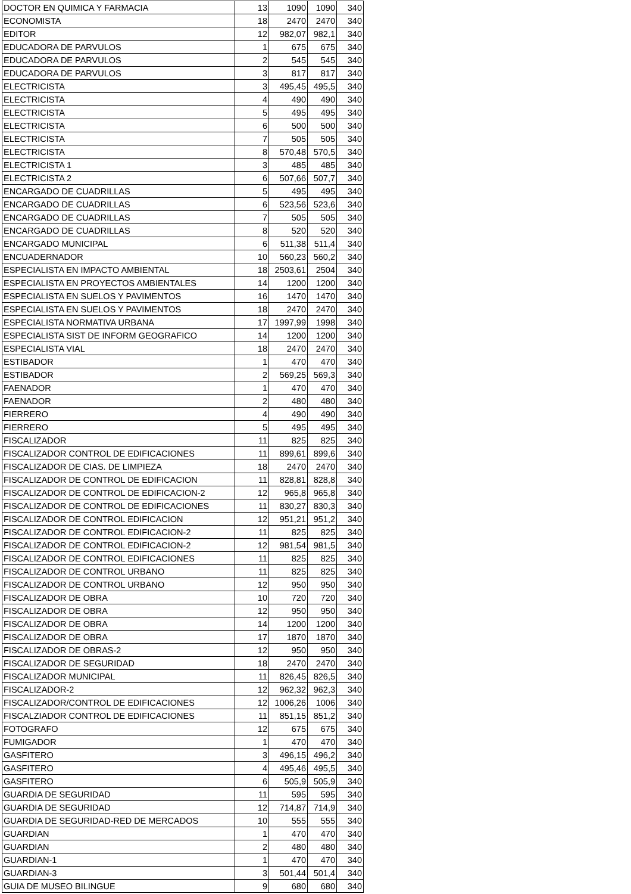| DOCTOR EN QUIMICA Y FARMACIA | 13 | 1090 | 1090 | 340 |
| ECONOMISTA | 18 | 2470 | 2470 | 340 |
| EDITOR | 12 | 982,07 | 982,1 | 340 |
| EDUCADORA DE PARVULOS | 1 | 675 | 675 | 340 |
| EDUCADORA DE PARVULOS | 2 | 545 | 545 | 340 |
| EDUCADORA DE PARVULOS | 3 | 817 | 817 | 340 |
| ELECTRICISTA | 3 | 495,45 | 495,5 | 340 |
| ELECTRICISTA | 4 | 490 | 490 | 340 |
| ELECTRICISTA | 5 | 495 | 495 | 340 |
| ELECTRICISTA | 6 | 500 | 500 | 340 |
| ELECTRICISTA | 7 | 505 | 505 | 340 |
| ELECTRICISTA | 8 | 570,48 | 570,5 | 340 |
| ELECTRICISTA 1 | 3 | 485 | 485 | 340 |
| ELECTRICISTA 2 | 6 | 507,66 | 507,7 | 340 |
| ENCARGADO DE CUADRILLAS | 5 | 495 | 495 | 340 |
| ENCARGADO DE CUADRILLAS | 6 | 523,56 | 523,6 | 340 |
| ENCARGADO DE CUADRILLAS | 7 | 505 | 505 | 340 |
| ENCARGADO DE CUADRILLAS | 8 | 520 | 520 | 340 |
| ENCARGADO MUNICIPAL | 6 | 511,38 | 511,4 | 340 |
| ENCUADERNADOR | 10 | 560,23 | 560,2 | 340 |
| ESPECIALISTA EN IMPACTO AMBIENTAL | 18 | 2503,61 | 2504 | 340 |
| ESPECIALISTA EN PROYECTOS AMBIENTALES | 14 | 1200 | 1200 | 340 |
| ESPECIALISTA EN SUELOS Y PAVIMENTOS | 16 | 1470 | 1470 | 340 |
| ESPECIALISTA EN SUELOS Y PAVIMENTOS | 18 | 2470 | 2470 | 340 |
| ESPECIALISTA NORMATIVA URBANA | 17 | 1997,99 | 1998 | 340 |
| ESPECIALISTA SIST DE INFORM GEOGRAFICO | 14 | 1200 | 1200 | 340 |
| ESPECIALISTA VIAL | 18 | 2470 | 2470 | 340 |
| ESTIBADOR | 1 | 470 | 470 | 340 |
| ESTIBADOR | 2 | 569,25 | 569,3 | 340 |
| FAENADOR | 1 | 470 | 470 | 340 |
| FAENADOR | 2 | 480 | 480 | 340 |
| FIERRERO | 4 | 490 | 490 | 340 |
| FIERRERO | 5 | 495 | 495 | 340 |
| FISCALIZADOR | 11 | 825 | 825 | 340 |
| FISCALIZADOR CONTROL DE EDIFICACIONES | 11 | 899,61 | 899,6 | 340 |
| FISCALIZADOR DE CIAS. DE LIMPIEZA | 18 | 2470 | 2470 | 340 |
| FISCALIZADOR DE CONTROL DE EDIFICACION | 11 | 828,81 | 828,8 | 340 |
| FISCALIZADOR DE CONTROL DE EDIFICACION-2 | 12 | 965,8 | 965,8 | 340 |
| FISCALIZADOR DE CONTROL DE EDIFICACIONES | 11 | 830,27 | 830,3 | 340 |
| FISCALIZADOR DE CONTROL EDIFICACION | 12 | 951,21 | 951,2 | 340 |
| FISCALIZADOR DE CONTROL EDIFICACION-2 | 11 | 825 | 825 | 340 |
| FISCALIZADOR DE CONTROL EDIFICACION-2 | 12 | 981,54 | 981,5 | 340 |
| FISCALIZADOR DE CONTROL EDIFICACIONES | 11 | 825 | 825 | 340 |
| FISCALIZADOR DE CONTROL URBANO | 11 | 825 | 825 | 340 |
| FISCALIZADOR DE CONTROL URBANO | 12 | 950 | 950 | 340 |
| FISCALIZADOR DE OBRA | 10 | 720 | 720 | 340 |
| FISCALIZADOR DE OBRA | 12 | 950 | 950 | 340 |
| FISCALIZADOR DE OBRA | 14 | 1200 | 1200 | 340 |
| FISCALIZADOR DE OBRA | 17 | 1870 | 1870 | 340 |
| FISCALIZADOR DE OBRAS-2 | 12 | 950 | 950 | 340 |
| FISCALIZADOR DE SEGURIDAD | 18 | 2470 | 2470 | 340 |
| FISCALIZADOR MUNICIPAL | 11 | 826,45 | 826,5 | 340 |
| FISCALIZADOR-2 | 12 | 962,32 | 962,3 | 340 |
| FISCALIZADOR/CONTROL DE EDIFICACIONES | 12 | 1006,26 | 1006 | 340 |
| FISCALZIADOR CONTROL DE EDIFICACIONES | 11 | 851,15 | 851,2 | 340 |
| FOTOGRAFO | 12 | 675 | 675 | 340 |
| FUMIGADOR | 1 | 470 | 470 | 340 |
| GASFITERO | 3 | 496,15 | 496,2 | 340 |
| GASFITERO | 4 | 495,46 | 495,5 | 340 |
| GASFITERO | 6 | 505,9 | 505,9 | 340 |
| GUARDIA DE SEGURIDAD | 11 | 595 | 595 | 340 |
| GUARDIA DE SEGURIDAD | 12 | 714,87 | 714,9 | 340 |
| GUARDIA DE SEGURIDAD-RED DE MERCADOS | 10 | 555 | 555 | 340 |
| GUARDIAN | 1 | 470 | 470 | 340 |
| GUARDIAN | 2 | 480 | 480 | 340 |
| GUARDIAN-1 | 1 | 470 | 470 | 340 |
| GUARDIAN-3 | 3 | 501,44 | 501,4 | 340 |
| GUIA DE MUSEO BILINGUE | 9 | 680 | 680 | 340 |